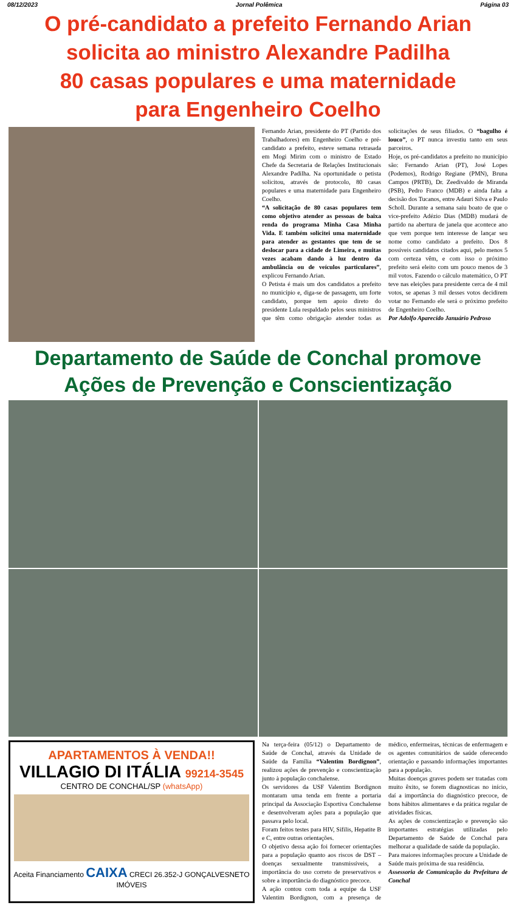08/12/2023 Jornal Polêmica Página 03
O pré-candidato a prefeito Fernando Arian
solicita ao ministro Alexandre Padilha
80 casas populares e uma maternidade
para Engenheiro Coelho
Fernando Arian, presidente do PT (Partido dos Trabalhadores) em Engenheiro Coelho e pré-candidato a prefeito, esteve semana retrasada em Mogi Mirim com o ministro de Estado Chefe da Secretaria de Relações Institucionais Alexandre Padilha. Na oportunidade o petista solicitou, através de protocolo, 80 casas populares e uma maternidade para Engenheiro Coelho.
“A solicitação de 80 casas populares tem como objetivo atender as pessoas de baixa renda do programa Minha Casa Minha Vida. E também solicitei uma maternidade para atender as gestantes que tem de se deslocar para a cidade de Limeira, e muitas vezes acabam dando à luz dentro da ambulância ou de veículos particulares”, explicou Fernando Arian.
O Petista é mais um dos candidatos a prefeito no município e, diga-se de passagem, um forte candidato, porque tem apoio direto do presidente Lula respaldado pelos seus ministros que têm como obrigação atender todas as solicitações de seus filiados. O “bagulho é louco”, o PT nunca investiu tanto em seus parceiros.
Hoje, os pré-candidatos a prefeito no município são: Fernando Arian (PT), José Lopes (Podemos), Rodrigo Regiane (PMN), Bruna Campos (PRTB), Dr. Zeedivaldo de Miranda (PSB), Pedro Franco (MDB) e ainda falta a decisão dos Tucanos, entre Adauri Silva e Paulo Scholl. Durante a semana saiu boato de que o vice-prefeito Adézio Dias (MDB) mudará de partido na abertura de janela que acontece ano que vem porque tem interesse de lançar seu nome como candidato a prefeito. Dos 8 possíveis candidatos citados aqui, pelo menos 5 com certeza vêm, e com isso o próximo prefeito será eleito com um pouco menos de 3 mil votos. Fazendo o cálculo matemático, O PT teve nas eleições para presidente cerca de 4 mil votos, se apenas 3 mil desses votos decidirem votar no Fernando ele será o próximo prefeito de Engenheiro Coelho.
Por Adolfo Aparecido Januário Pedroso
Departamento de Saúde de Conchal promove
Ações de Prevenção e Conscientização
APARTAMENTOS À VENDA!!
VILLAGIO DI ITÁLIA 99214-3545
CENTRO DE CONCHAL/SP (whatsApp)
Aceita Financiamento CAIXA CRECI 26.352-J GONÇALVESNETO IMÓVEIS
Na terça-feira (05/12) o Departamento de Saúde de Conchal, através da Unidade de Saúde da Família “Valentim Bordignon”, realizou ações de prevenção e conscientização junto à população conchalense.
Os servidores da USF Valentim Bordignon montaram uma tenda em frente a portaria principal da Associação Esportiva Conchalense e desenvolveram ações para a população que passava pelo local.
Foram feitos testes para HIV, Sífilis, Hepatite B e C, entre outras orientações.
O objetivo dessa ação foi fornecer orientações para a população quanto aos riscos de DST – doenças sexualmente transmissíveis, a importância do uso correto de preservativos e sobre a importância do diagnóstico precoce.
A ação contou com toda a equipe da USF Valentim Bordignon, com a presença de médico, enfermeiras, técnicas de enfermagem e os agentes comunitários de saúde oferecendo orientação e passando informações importantes para a população.
Muitas doenças graves podem ser tratadas com muito êxito, se forem diagnosticas no início, daí a importância do diagnóstico precoce, de bons hábitos alimentares e da prática regular de atividades físicas.
As ações de conscientização e prevenção são importantes estratégias utilizadas pelo Departamento de Saúde de Conchal para melhorar a qualidade de saúde da população.
Para maiores informações procure a Unidade de Saúde mais próxima de sua residência.
Assessoria de Comunicação da Prefeitura de Conchal